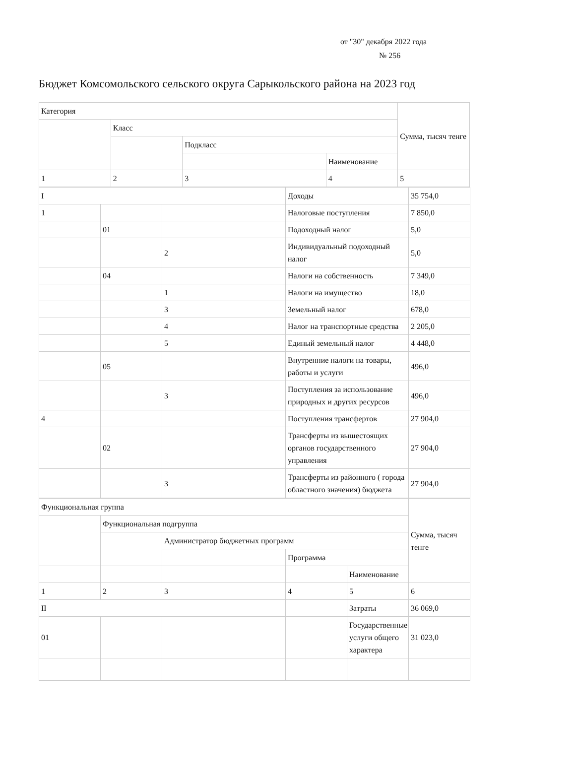от "30" декабря 2022 года
№ 256
Бюджет Комсомольского сельского округа Сарыкольского района на 2023 год
| Категория | | | | Сумма, тысяч тенге | | |
| | Класс | | | | | |
| | | Подкласс | | | | |
| | | | Наименование | | | |
| 1 | 2 | 3 | | | 4 | 5 |
| I | | | Доходы | 35 754,0 |
| 1 | | | Налоговые поступления | 7 850,0 |
| | 01 | | Подоходный налог | 5,0 |
| | | 2 | Индивидуальный подоходный налог | 5,0 |
| | 04 | | Налоги на собственность | 7 349,0 |
| | | 1 | Налоги на имущество | 18,0 |
| | | 3 | Земельный налог | 678,0 |
| | | 4 | Налог на транспортные средства | 2 205,0 |
| | | 5 | Единый земельный налог | 4 448,0 |
| | 05 | | Внутренние налоги на товары, работы и услуги | 496,0 |
| | | 3 | Поступления за использование природных и других ресурсов | 496,0 |
| 4 | | | Поступления трансфертов | 27 904,0 |
| | 02 | | Трансферты из вышестоящих органов государственного управления | 27 904,0 |
| | | 3 | Трансферты из районного ( города областного значения) бюджета | 27 904,0 |
| Функциональная группа | | | | | Сумма, тысяч тенге |
| | Функциональная подгруппа | | | | |
| | | Администратор бюджетных программ | | | |
| | | | Программа | | |
| | | | | Наименование | |
| 1 | 2 | 3 | 4 | 5 | 6 |
| II | | | | Затраты | 36 069,0 |
| 01 | | | | Государственные услуги общего характера | 31 023,0 |